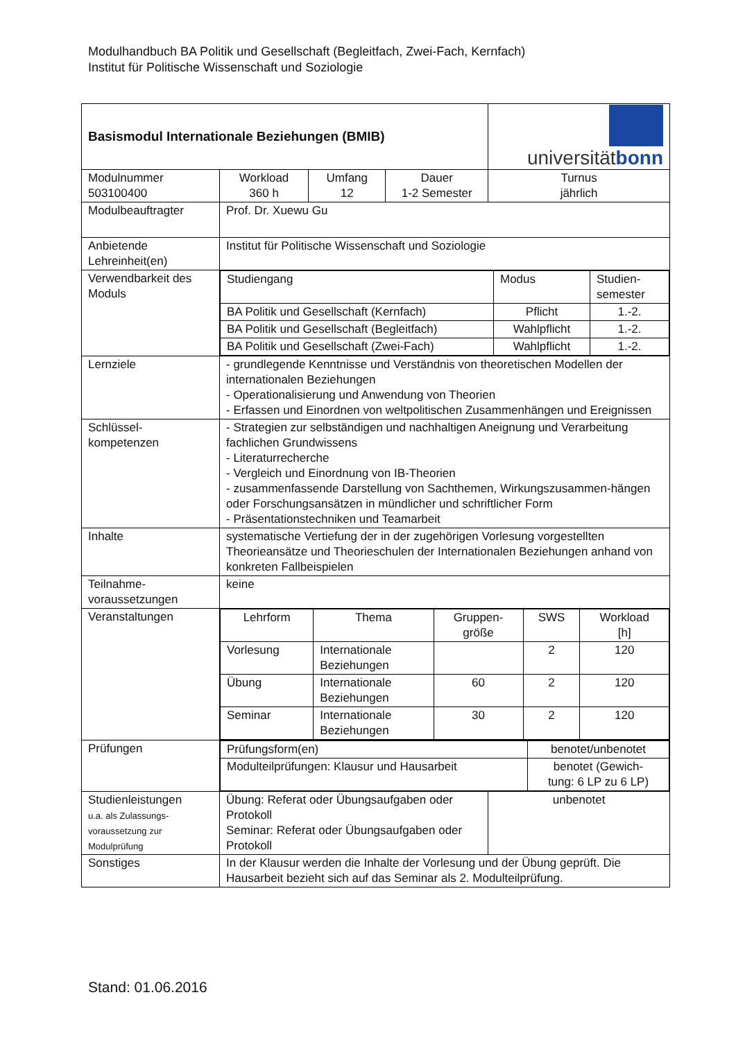Modulhandbuch BA Politik und Gesellschaft (Begleitfach, Zwei-Fach, Kernfach)
Institut für Politische Wissenschaft und Soziologie
| Basismodul Internationale Beziehungen (BMIB) | | | | universität bonn |
| Modulnummer 503100400 | Workload 360 h | Umfang 12 | Dauer 1-2 Semester | Turnus jährlich |
| Modulbeauftragter | Prof. Dr. Xuewu Gu | | | |
| Anbietende Lehreinheit(en) | Institut für Politische Wissenschaft und Soziologie | | | |
| Verwendbarkeit des Moduls | / Studiengang / Modus / Studien- semester / / BA Politik und Gesellschaft (Kernfach) / Pflicht / 1.-2. / / BA Politik und Gesellschaft (Begleitfach) / Wahlpflicht / 1.-2. / / BA Politik und Gesellschaft (Zwei-Fach) / Wahlpflicht / 1.-2. / | | | |
| Lernziele | - grundlegende Kenntnisse und Verständnis von theoretischen Modellen der internationalen Beziehungen - Operationalisierung und Anwendung von Theorien - Erfassen und Einordnen von weltpolitischen Zusammenhängen und Ereignissen | | | |
| Schlüssel- kompetenzen | - Strategien zur selbständigen und nachhaltigen Aneignung und Verarbeitung fachlichen Grundwissens - Literaturrecherche - Vergleich und Einordnung von IB-Theorien - zusammenfassende Darstellung von Sachthemen, Wirkungszusammen-hängen oder Forschungsansätzen in mündlicher und schriftlicher Form - Präsentationstechniken und Teamarbeit | | | |
| Inhalte | systematische Vertiefung der in der zugehörigen Vorlesung vorgestellten Theorieansätze und Theorieschulen der Internationalen Beziehungen anhand von konkreten Fallbeispielen | | | |
| Teilnahme- voraussetzungen | keine | | | |
| Veranstaltungen | / Lehrform / Thema / Gruppen- größe / SWS / Workload [h] / / Vorlesung / Internationale Beziehungen / / 2 / 120 / / Übung / Internationale Beziehungen / 60 / 2 / 120 / / Seminar / Internationale Beziehungen / 30 / 2 / 120 / | | | |
| Prüfungen | / Prüfungsform(en) / benotet/unbenotet / / Modulteilprüfungen: Klausur und Hausarbeit / benotet (Gewich- tung: 6 LP zu 6 LP) / | | | |
| Studienleistungen u.a. als Zulassungs- voraussetzung zur Modulprüfung | Übung: Referat oder Übungsaufgaben oder Protokoll Seminar: Referat oder Übungsaufgaben oder Protokoll | | | unbenotet |
| Sonstiges | In der Klausur werden die Inhalte der Vorlesung und der Übung geprüft. Die Hausarbeit bezieht sich auf das Seminar als 2. Modulteilprüfung. | | | |
Stand: 01.06.2016